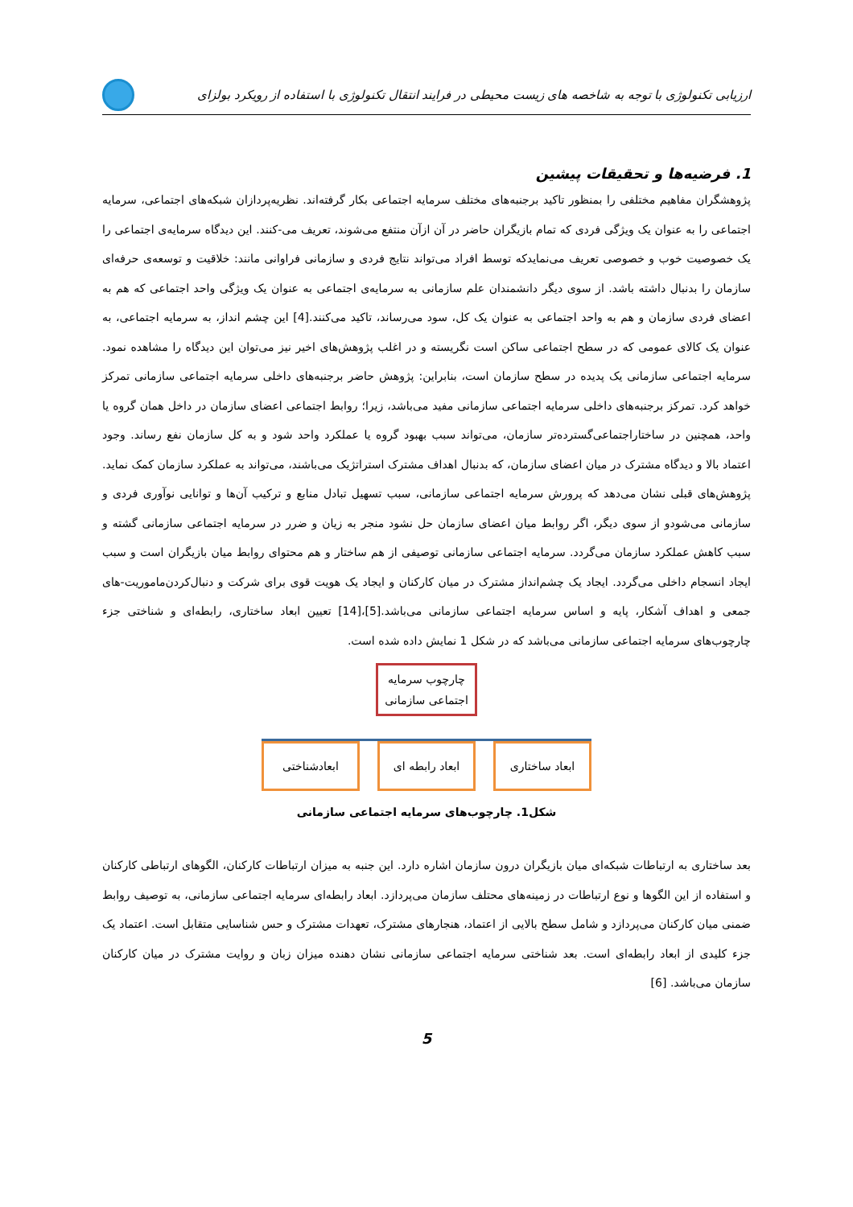ارزیابی تکنولوژی با توجه به شاخصه های زیست محیطی در فرایند انتقال تکنولوژی با استفاده از رویکرد بولزای
1. فرضیه‌ها و تحقیقات پیشین
پژوهشگران مفاهیم مختلفی را بمنظور تاکید برجنبه‌های مختلف سرمایه اجتماعی بکار گرفته‌اند. نظریه‌پردازان شبکه‌های اجتماعی، سرمایه اجتماعی را به عنوان یک ویژگی فردی که تمام بازیگران حاضر در آن ازآن منتفع می‌شوند، تعریف می-کنند. این دیدگاه سرمایه‌ی اجتماعی را یک خصوصیت خوب و خصوصی تعریف می‌نمایدکه توسط افراد می‌تواند نتایج فردی و سازمانی فراوانی مانند: خلاقیت و توسعه‌ی حرفه‌ای سازمان را بدنبال داشته باشد. از سوی دیگر دانشمندان علم سازمانی به سرمایه‌ی اجتماعی به عنوان یک ویژگی واحد اجتماعی که هم به اعضای فردی سازمان و هم به واحد اجتماعی به عنوان یک کل، سود می‌رساند، تاکید می‌کنند.[4] این چشم انداز، به سرمایه اجتماعی، به عنوان یک کالای عمومی که در سطح اجتماعی ساکن است نگریسته و در اغلب پژوهش‌های اخیر نیز می‌توان این دیدگاه را مشاهده نمود. سرمایه اجتماعی سازمانی یک پدیده در سطح سازمان است، بنابراین: پژوهش حاضر برجنبه‌های داخلی سرمایه اجتماعی سازمانی تمرکز خواهد کرد. تمرکز برجنبه‌های داخلی سرمایه اجتماعی سازمانی مفید می‌باشد، زیرا؛ روابط اجتماعی اعضای سازمان در داخل همان گروه یا واحد، همچنین در ساختاراجتماعی‌گسترده‌تر سازمان، می‌تواند سبب بهبود گروه یا عملکرد واحد شود و به کل سازمان نفع رساند. وجود اعتماد بالا و دیدگاه مشترک در میان اعضای سازمان، که بدنبال اهداف مشترک استراتژیک می‌باشند، می‌تواند به عملکرد سازمان کمک نماید. پژوهش‌های قبلی نشان می‌دهد که پرورش سرمایه اجتماعی سازمانی، سبب تسهیل تبادل منابع و ترکیب آن‌ها و توانایی نوآوری فردی و سازمانی می‌شودو از سوی دیگر، اگر روابط میان اعضای سازمان حل نشود منجر به زیان و ضرر در سرمایه اجتماعی سازمانی گشته و سبب کاهش عملکرد سازمان می‌گردد. سرمایه اجتماعی سازمانی توصیفی از هم ساختار و هم محتوای روابط میان بازیگران است و سبب ایجاد انسجام داخلی می‌گردد. ایجاد یک چشم‌انداز مشترک در میان کارکنان و ایجاد یک هویت قوی برای شرکت و دنبال‌کردن‌ماموریت-های جمعی و اهداف آشکار، پایه و اساس سرمایه اجتماعی سازمانی می‌باشد.[5]،[14] تعیین ابعاد ساختاری، رابطه‌ای و شناختی جزء چارچوب‌های سرمایه اجتماعی سازمانی می‌باشد که در شکل 1 نمایش داده شده است.
چارچوب سرمایه
اجتماعی سازمانی
ابعاد ساختاری ابعاد رابطه ای
ابعادشناختی
شکل1. چارچوب‌های سرمایه اجتماعی سازمانی
بعد ساختاری به ارتباطات شبکه‌ای میان بازیگران درون سازمان اشاره دارد. این جنبه به میزان ارتباطات کارکنان، الگوهای ارتباطی کارکنان و استفاده از این الگوها و نوع ارتباطات در زمینه‌های محتلف سازمان می‌پردازد. ابعاد رابطه‌ای سرمایه اجتماعی سازمانی، به توصیف روابط ضمنی میان کارکنان می‌پردازد و شامل سطح بالایی از اعتماد، هنجارهای مشترک، تعهدات مشترک و حس شناسایی متقابل است. اعتماد یک جزء کلیدی از ابعاد رابطه‌ای است. بعد شناختی سرمایه اجتماعی سازمانی نشان دهنده میزان زبان و روایت مشترک در میان کارکنان سازمان می‌باشد. [6]
5